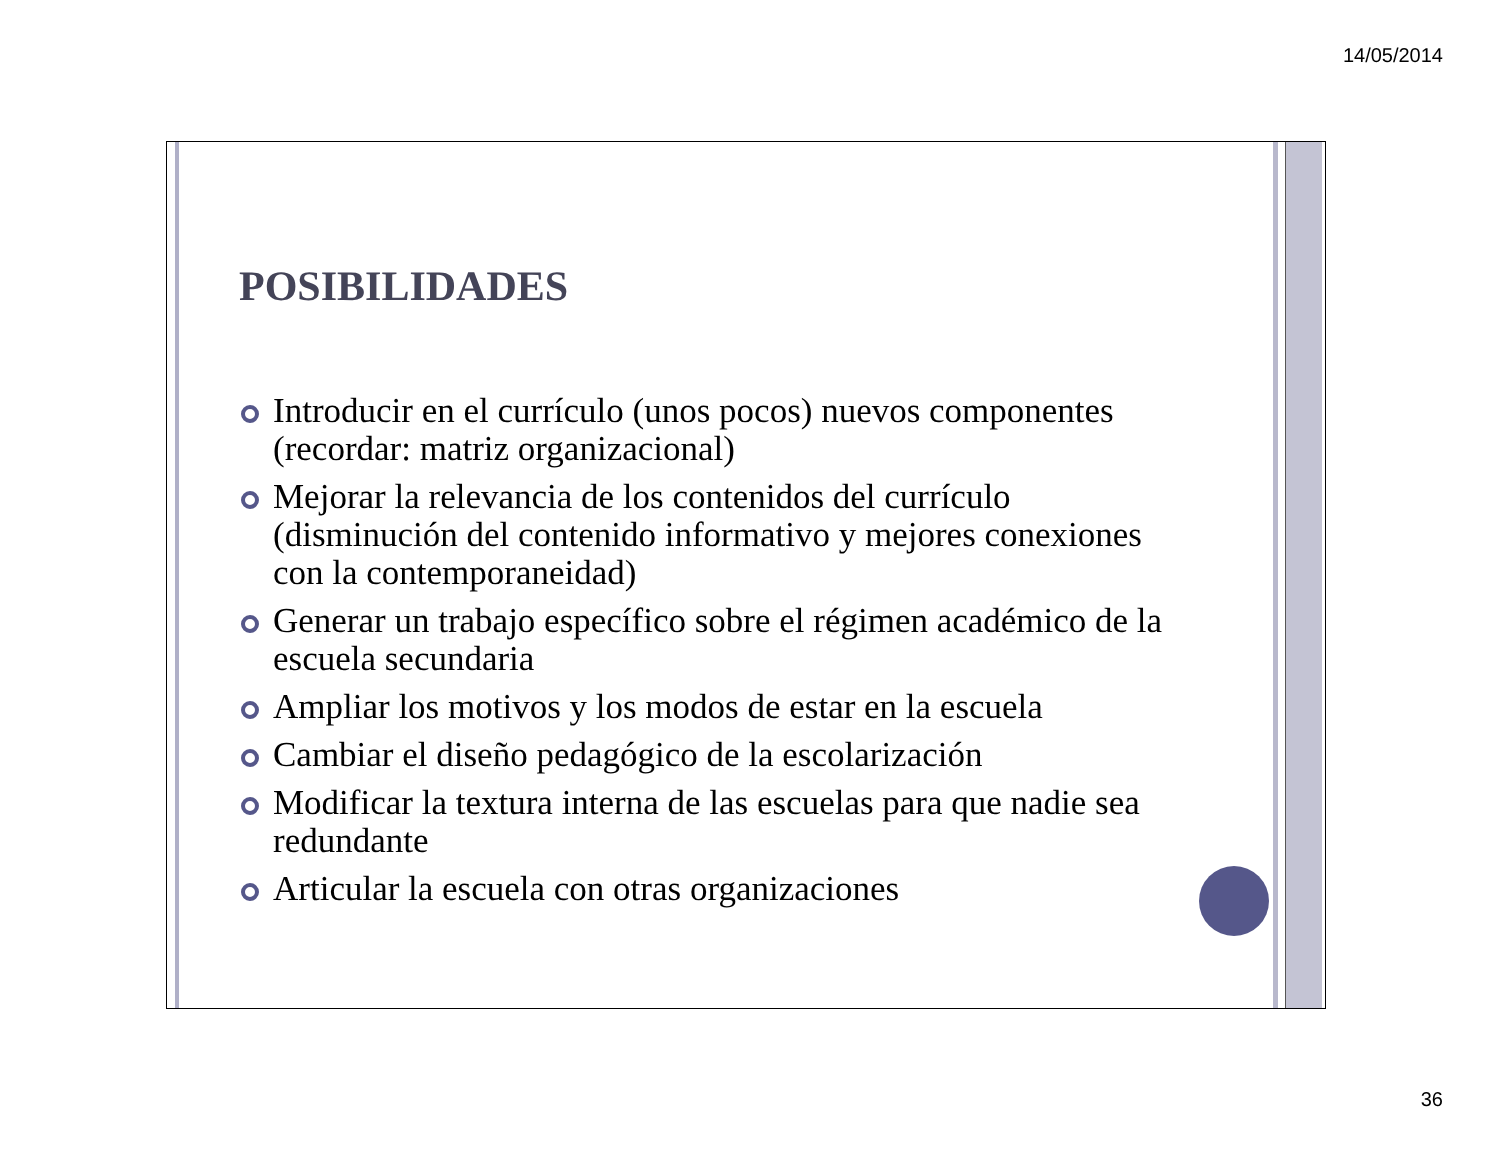14/05/2014
POSIBILIDADES
Introducir en el currículo (unos pocos) nuevos componentes (recordar: matriz organizacional)
Mejorar la relevancia de los contenidos del currículo (disminución del contenido informativo y mejores conexiones con la contemporaneidad)
Generar un trabajo específico sobre el régimen académico de la escuela secundaria
Ampliar los motivos y los modos de estar en la escuela
Cambiar el diseño pedagógico de la escolarización
Modificar la textura interna de las escuelas para que nadie sea redundante
Articular la escuela con otras organizaciones
36